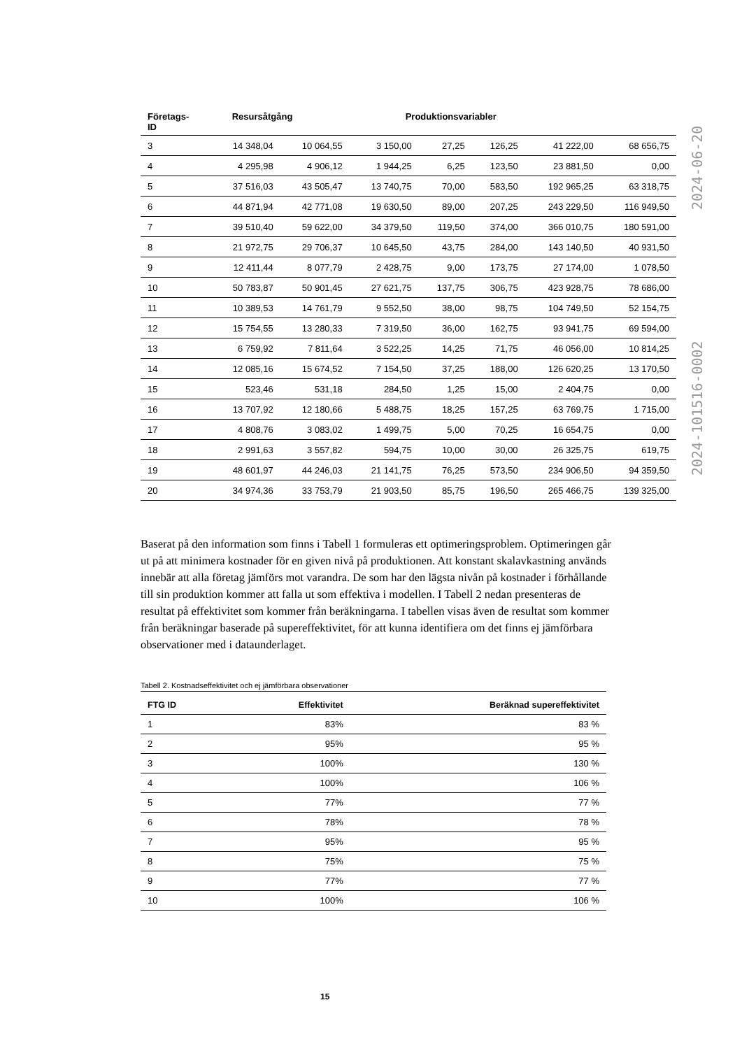| Företags- ID | Resursåtgång | | Produktionsvariabler | | | | |
| --- | --- | --- | --- | --- | --- | --- | --- |
| 3 | 14 348,04 | 10 064,55 | 3 150,00 | 27,25 | 126,25 | 41 222,00 | 68 656,75 |
| 4 | 4 295,98 | 4 906,12 | 1 944,25 | 6,25 | 123,50 | 23 881,50 | 0,00 |
| 5 | 37 516,03 | 43 505,47 | 13 740,75 | 70,00 | 583,50 | 192 965,25 | 63 318,75 |
| 6 | 44 871,94 | 42 771,08 | 19 630,50 | 89,00 | 207,25 | 243 229,50 | 116 949,50 |
| 7 | 39 510,40 | 59 622,00 | 34 379,50 | 119,50 | 374,00 | 366 010,75 | 180 591,00 |
| 8 | 21 972,75 | 29 706,37 | 10 645,50 | 43,75 | 284,00 | 143 140,50 | 40 931,50 |
| 9 | 12 411,44 | 8 077,79 | 2 428,75 | 9,00 | 173,75 | 27 174,00 | 1 078,50 |
| 10 | 50 783,87 | 50 901,45 | 27 621,75 | 137,75 | 306,75 | 423 928,75 | 78 686,00 |
| 11 | 10 389,53 | 14 761,79 | 9 552,50 | 38,00 | 98,75 | 104 749,50 | 52 154,75 |
| 12 | 15 754,55 | 13 280,33 | 7 319,50 | 36,00 | 162,75 | 93 941,75 | 69 594,00 |
| 13 | 6 759,92 | 7 811,64 | 3 522,25 | 14,25 | 71,75 | 46 056,00 | 10 814,25 |
| 14 | 12 085,16 | 15 674,52 | 7 154,50 | 37,25 | 188,00 | 126 620,25 | 13 170,50 |
| 15 | 523,46 | 531,18 | 284,50 | 1,25 | 15,00 | 2 404,75 | 0,00 |
| 16 | 13 707,92 | 12 180,66 | 5 488,75 | 18,25 | 157,25 | 63 769,75 | 1 715,00 |
| 17 | 4 808,76 | 3 083,02 | 1 499,75 | 5,00 | 70,25 | 16 654,75 | 0,00 |
| 18 | 2 991,63 | 3 557,82 | 594,75 | 10,00 | 30,00 | 26 325,75 | 619,75 |
| 19 | 48 601,97 | 44 246,03 | 21 141,75 | 76,25 | 573,50 | 234 906,50 | 94 359,50 |
| 20 | 34 974,36 | 33 753,79 | 21 903,50 | 85,75 | 196,50 | 265 466,75 | 139 325,00 |
Baserat på den information som finns i Tabell 1 formuleras ett optimeringsproblem. Optimeringen går ut på att minimera kostnader för en given nivå på produktionen. Att konstant skalavkastning används innebär att alla företag jämförs mot varandra. De som har den lägsta nivån på kostnader i förhållande till sin produktion kommer att falla ut som effektiva i modellen. I Tabell 2 nedan presenteras de resultat på effektivitet som kommer från beräkningarna. I tabellen visas även de resultat som kommer från beräkningar baserade på supereffektivitet, för att kunna identifiera om det finns ej jämförbara observationer med i dataunderlaget.
Tabell 2. Kostnadseffektivitet och ej jämförbara observationer
| FTG ID | Effektivitet | Beräknad supereffektivitet |
| --- | --- | --- |
| 1 | 83% | 83 % |
| 2 | 95% | 95 % |
| 3 | 100% | 130 % |
| 4 | 100% | 106 % |
| 5 | 77% | 77 % |
| 6 | 78% | 78 % |
| 7 | 95% | 95 % |
| 8 | 75% | 75 % |
| 9 | 77% | 77 % |
| 10 | 100% | 106 % |
15
2024-101516-0002 2024-06-20